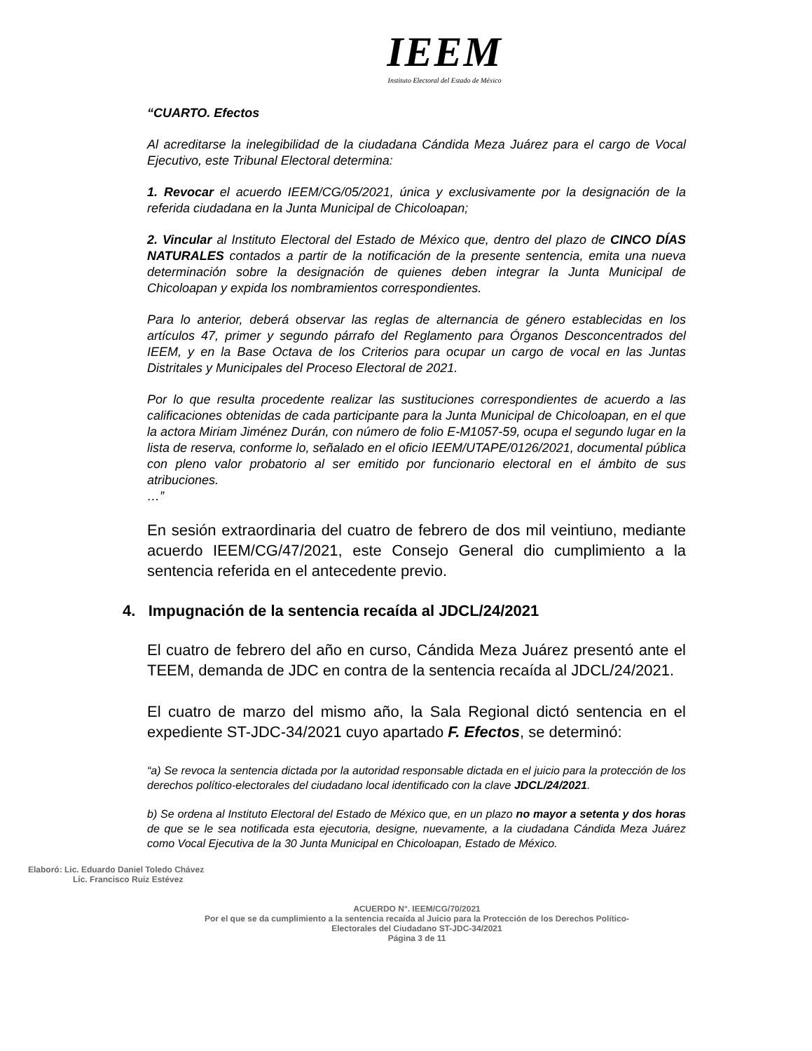IEEM
Instituto Electoral del Estado de México
“CUARTO. Efectos
Al acreditarse la inelegibilidad de la ciudadana Cándida Meza Juárez para el cargo de Vocal Ejecutivo, este Tribunal Electoral determina:
1. Revocar el acuerdo IEEM/CG/05/2021, única y exclusivamente por la designación de la referida ciudadana en la Junta Municipal de Chicoloapan;
2. Vincular al Instituto Electoral del Estado de México que, dentro del plazo de CINCO DÍAS NATURALES contados a partir de la notificación de la presente sentencia, emita una nueva determinación sobre la designación de quienes deben integrar la Junta Municipal de Chicoloapan y expida los nombramientos correspondientes.
Para lo anterior, deberá observar las reglas de alternancia de género establecidas en los artículos 47, primer y segundo párrafo del Reglamento para Órganos Desconcentrados del IEEM, y en la Base Octava de los Criterios para ocupar un cargo de vocal en las Juntas Distritales y Municipales del Proceso Electoral de 2021.
Por lo que resulta procedente realizar las sustituciones correspondientes de acuerdo a las calificaciones obtenidas de cada participante para la Junta Municipal de Chicoloapan, en el que la actora Miriam Jiménez Durán, con número de folio E-M1057-59, ocupa el segundo lugar en la lista de reserva, conforme lo, señalado en el oficio IEEM/UTAPE/0126/2021, documental pública con pleno valor probatorio al ser emitido por funcionario electoral en el ámbito de sus atribuciones.
…”
En sesión extraordinaria del cuatro de febrero de dos mil veintiuno, mediante acuerdo IEEM/CG/47/2021, este Consejo General dio cumplimiento a la sentencia referida en el antecedente previo.
4. Impugnación de la sentencia recaída al JDCL/24/2021
El cuatro de febrero del año en curso, Cándida Meza Juárez presentó ante el TEEM, demanda de JDC en contra de la sentencia recaída al JDCL/24/2021.
El cuatro de marzo del mismo año, la Sala Regional dictó sentencia en el expediente ST-JDC-34/2021 cuyo apartado F. Efectos, se determinó:
“a) Se revoca la sentencia dictada por la autoridad responsable dictada en el juicio para la protección de los derechos político-electorales del ciudadano local identificado con la clave JDCL/24/2021.
b) Se ordena al Instituto Electoral del Estado de México que, en un plazo no mayor a setenta y dos horas de que se le sea notificada esta ejecutoria, designe, nuevamente, a la ciudadana Cándida Meza Juárez como Vocal Ejecutiva de la 30 Junta Municipal en Chicoloapan, Estado de México.
Elaboró: Lic. Eduardo Daniel Toledo Chávez
Lic. Francisco Ruiz Estévez
ACUERDO N°. IEEM/CG/70/2021
Por el que se da cumplimiento a la sentencia recaída al Juicio para la Protección de los Derechos Político-
Electorales del Ciudadano ST-JDC-34/2021
Página 3 de 11